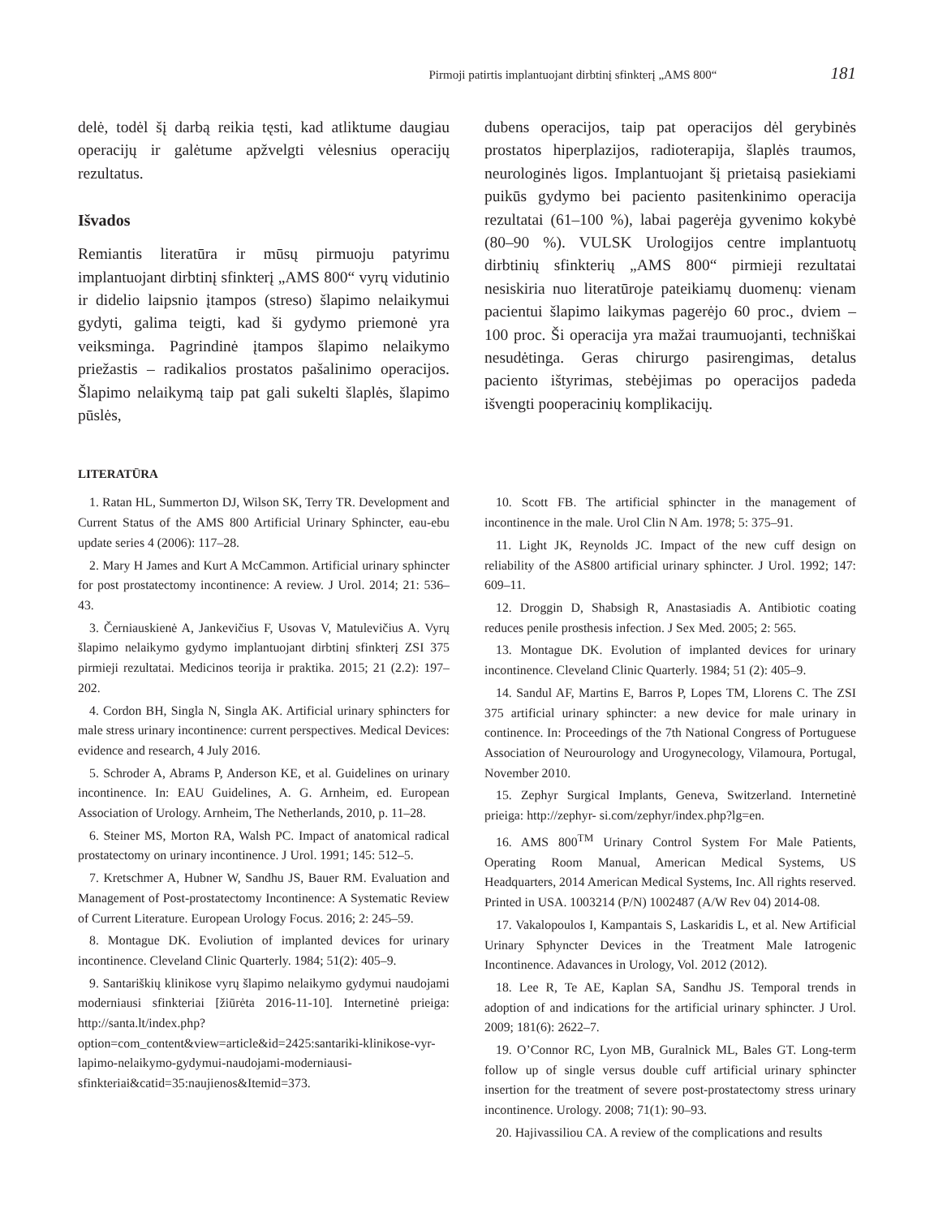Pirmoji patirtis implantuojant dirbtinį sfinkterį „AMS 800“181
delė, todėl šį darbą reikia tęsti, kad atliktume daugiau operacijų ir galėtume apžvelgti vėlesnius operacijų rezultatus.
Išvados
Remiantis literatūra ir mūsų pirmuoju patyrimu implantuojant dirbtinį sfinkterį „AMS 800“ vyrų vidutinio ir didelio laipsnio įtampos (streso) šlapimo nelaikymui gydyti, galima teigti, kad ši gydymo priemonė yra veiksminga. Pagrindinė įtampos šlapimo nelaikymo priežastis – radikalios prostatos pašalinimo operacijos. Šlapimo nelaikymą taip pat gali sukelti šlaplės, šlapimo pūslės,
dubens operacijos, taip pat operacijos dėl gerybinės prostatos hiperplazijos, radioterapija, šlaplės traumos, neurologinės ligos. Implantuojant šį prietaisą pasiekiami puikūs gydymo bei paciento pasitenkinimo operacija rezultatai (61–100 %), labai pagerėja gyvenimo kokybė (80–90 %). VULSK Urologijos centre implantuotų dirbtinių sfinkterių „AMS 800“ pirmieji rezultatai nesiskiria nuo literatūroje pateikiamų duomenų: vienam pacientui šlapimo laikymas pagerėjo 60 proc., dviem – 100 proc. Ši operacija yra mažai traumuojanti, techniškai nesudėtinga. Geras chirurgo pasirengimas, detalus paciento ištyrimas, stebėjimas po operacijos padeda išvengti pooperacinių komplikacijų.
LITERATŪRA
1. Ratan HL, Summerton DJ, Wilson SK, Terry TR. Development and Current Status of the AMS 800 Artificial Urinary Sphincter, eau-ebu update series 4 (2006): 117–28.
2. Mary H James and Kurt A McCammon. Artificial urinary sphincter for post prostatectomy incontinence: A review. J Urol. 2014; 21: 536–43.
3. Černiauskienė A, Jankevičius F, Usovas V, Matulevičius A. Vyrų šlapimo nelaikymo gydymo implantuojant dirbtinį sfinkterį ZSI 375 pirmieji rezultatai. Medicinos teorija ir praktika. 2015; 21 (2.2): 197–202.
4. Cordon BH, Singla N, Singla AK. Artificial urinary sphincters for male stress urinary incontinence: current perspectives. Medical Devices: evidence and research, 4 July 2016.
5. Schroder A, Abrams P, Anderson KE, et al. Guidelines on urinary incontinence. In: EAU Guidelines, A. G. Arnheim, ed. European Association of Urology. Arnheim, The Netherlands, 2010, p. 11–28.
6. Steiner MS, Morton RA, Walsh PC. Impact of anatomical radical prostatectomy on urinary incontinence. J Urol. 1991; 145: 512–5.
7. Kretschmer A, Hubner W, Sandhu JS, Bauer RM. Evaluation and Management of Post-prostatectomy Incontinence: A Systematic Review of Current Literature. European Urology Focus. 2016; 2: 245–59.
8. Montague DK. Evoliution of implanted devices for urinary incontinence. Cleveland Clinic Quarterly. 1984; 51(2): 405–9.
9. Santariškių klinikose vyrų šlapimo nelaikymo gydymui naudojami moderniausi sfinkteriai [žiūrėta 2016-11-10]. Internetinė prieiga: http://santa.lt/index.php?option=com_content&view=article&id=2425:santariki-klinikose-vyr-lapimo-nelaikymo-gydymui-naudojami-moderniausi-sfinkteriai&catid=35:naujienos&Itemid=373.
10. Scott FB. The artificial sphincter in the management of incontinence in the male. Urol Clin N Am. 1978; 5: 375–91.
11. Light JK, Reynolds JC. Impact of the new cuff design on reliability of the AS800 artificial urinary sphincter. J Urol. 1992; 147: 609–11.
12. Droggin D, Shabsigh R, Anastasiadis A. Antibiotic coating reduces penile prosthesis infection. J Sex Med. 2005; 2: 565.
13. Montague DK. Evolution of implanted devices for urinary incontinence. Cleveland Clinic Quarterly. 1984; 51 (2): 405–9.
14. Sandul AF, Martins E, Barros P, Lopes TM, Llorens C. The ZSI 375 artificial urinary sphincter: a new device for male urinary in continence. In: Proceedings of the 7th National Congress of Portuguese Association of Neurourology and Urogynecology, Vilamoura, Portugal, November 2010.
15. Zephyr Surgical Implants, Geneva, Switzerland. Internetinė prieiga: http://zephyr- si.com/zephyr/index.php?lg=en.
16. AMS 800<sup>TM</sup> Urinary Control System For Male Patients, Operating Room Manual, American Medical Systems, US Headquarters, 2014 American Medical Systems, Inc. All rights reserved. Printed in USA. 1003214 (P/N) 1002487 (A/W Rev 04) 2014-08.
17. Vakalopoulos I, Kampantais S, Laskaridis L, et al. New Artificial Urinary Sphyncter Devices in the Treatment Male Iatrogenic Incontinence. Adavances in Urology, Vol. 2012 (2012).
18. Lee R, Te AE, Kaplan SA, Sandhu JS. Temporal trends in adoption of and indications for the artificial urinary sphincter. J Urol. 2009; 181(6): 2622–7.
19. O’Connor RC, Lyon MB, Guralnick ML, Bales GT. Long-term follow up of single versus double cuff artificial urinary sphincter insertion for the treatment of severe post-prostatectomy stress urinary incontinence. Urology. 2008; 71(1): 90–93.
20. Hajivassiliou CA. A review of the complications and results